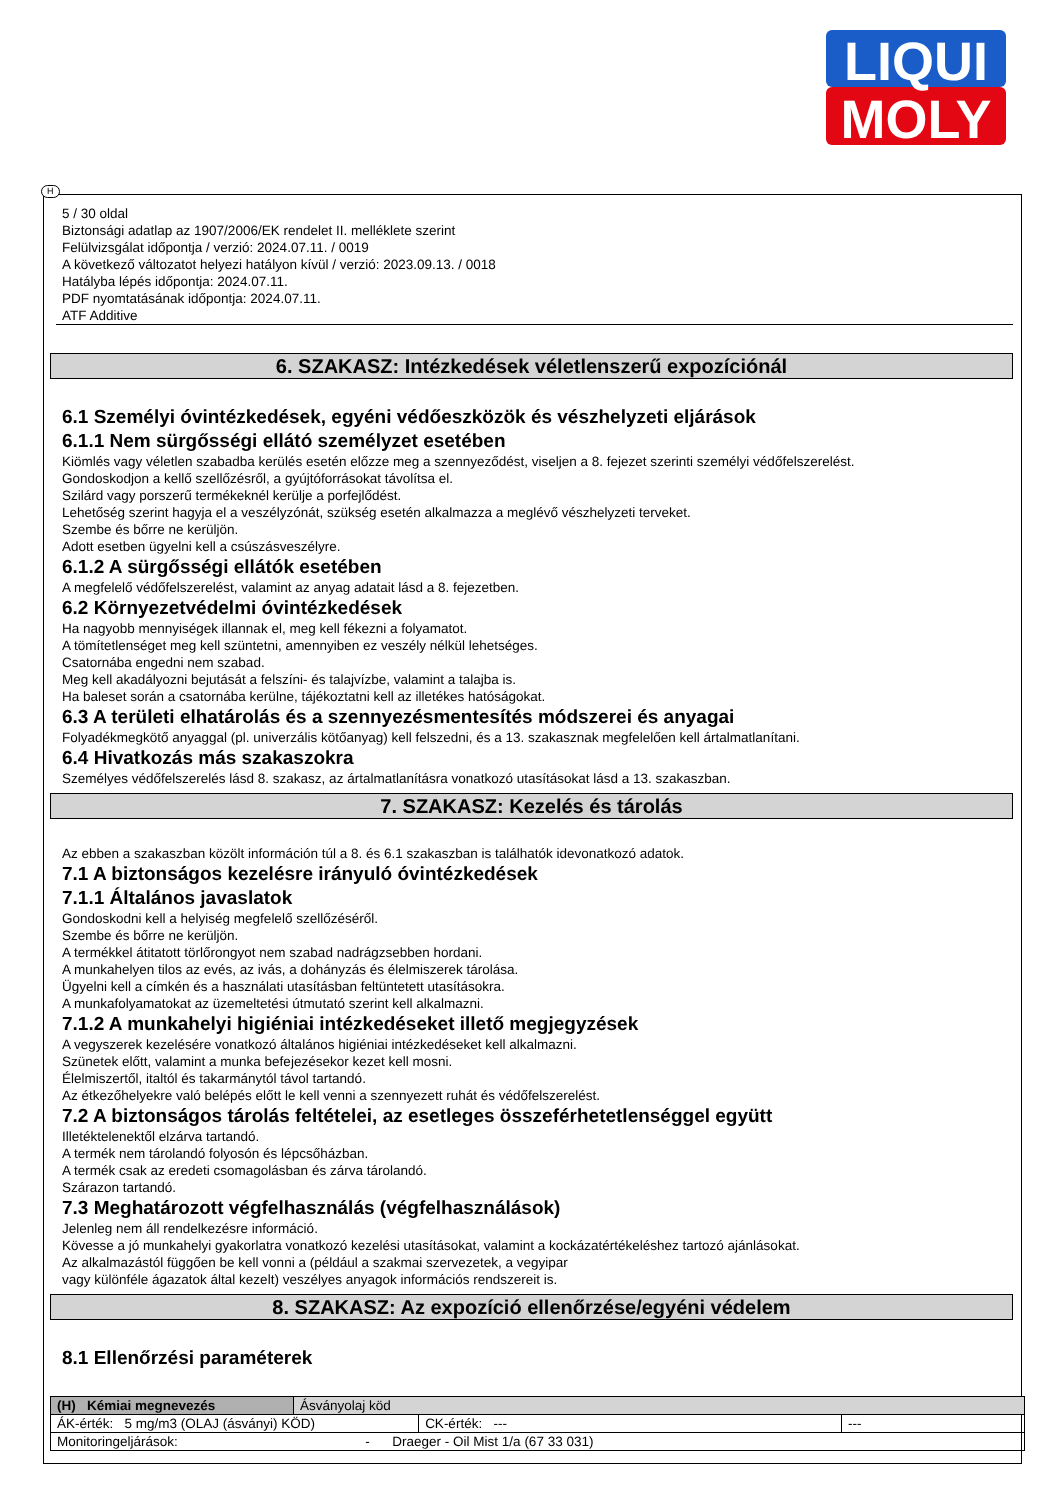LIQUI
MOLY
H
5 / 30 oldal
Biztonsági adatlap az 1907/2006/EK rendelet II. melléklete szerint
Felülvizsgálat időpontja / verzió: 2024.07.11. / 0019
A következő változatot helyezi hatályon kívül / verzió: 2023.09.13. / 0018
Hatályba lépés időpontja: 2024.07.11.
PDF nyomtatásának időpontja: 2024.07.11.
ATF Additive
6. SZAKASZ: Intézkedések véletlenszerű expozíciónál
6.1 Személyi óvintézkedések, egyéni védőeszközök és vészhelyzeti eljárások
6.1.1 Nem sürgősségi ellátó személyzet esetében
Kiömlés vagy véletlen szabadba kerülés esetén előzze meg a szennyeződést, viseljen a 8. fejezet szerinti személyi védőfelszerelést.
Gondoskodjon a kellő szellőzésről, a gyújtóforrásokat távolítsa el.
Szilárd vagy porszerű termékeknél kerülje a porfejlődést.
Lehetőség szerint hagyja el a veszélyzónát, szükség esetén alkalmazza a meglévő vészhelyzeti terveket.
Szembe és bőrre ne kerüljön.
Adott esetben ügyelni kell a csúszásveszélyre.
6.1.2 A sürgősségi ellátók esetében
A megfelelő védőfelszerelést, valamint az anyag adatait lásd a 8. fejezetben.
6.2 Környezetvédelmi óvintézkedések
Ha nagyobb mennyiségek illannak el, meg kell fékezni a folyamatot.
A tömítetlenséget meg kell szüntetni, amennyiben ez veszély nélkül lehetséges.
Csatornába engedni nem szabad.
Meg kell akadályozni bejutását a felszíni- és talajvízbe, valamint a talajba is.
Ha baleset során a csatornába kerülne, tájékoztatni kell az illetékes hatóságokat.
6.3 A területi elhatárolás és a szennyezésmentesítés módszerei és anyagai
Folyadékmegkötő anyaggal (pl. univerzális kötőanyag) kell felszedni, és a 13. szakasznak megfelelően kell ártalmatlanítani.
6.4 Hivatkozás más szakaszokra
Személyes védőfelszerelés lásd 8. szakasz, az ártalmatlanításra vonatkozó utasításokat lásd a 13. szakaszban.
7. SZAKASZ: Kezelés és tárolás
Az ebben a szakaszban közölt információn túl a 8. és 6.1 szakaszban is találhatók idevonatkozó adatok.
7.1 A biztonságos kezelésre irányuló óvintézkedések
7.1.1 Általános javaslatok
Gondoskodni kell a helyiség megfelelő szellőzéséről.
Szembe és bőrre ne kerüljön.
A termékkel átitatott törlőrongyot nem szabad nadrágzsebben hordani.
A munkahelyen tilos az evés, az ivás, a dohányzás és élelmiszerek tárolása.
Ügyelni kell a címkén és a használati utasításban feltüntetett utasításokra.
A munkafolyamatokat az üzemeltetési útmutató szerint kell alkalmazni.
7.1.2 A munkahelyi higiéniai intézkedéseket illető megjegyzések
A vegyszerek kezelésére vonatkozó általános higiéniai intézkedéseket kell alkalmazni.
Szünetek előtt, valamint a munka befejezésekor kezet kell mosni.
Élelmiszertől, italtól és takarmánytól távol tartandó.
Az étkezőhelyekre való belépés előtt le kell venni a szennyezett ruhát és védőfelszerelést.
7.2 A biztonságos tárolás feltételei, az esetleges összeférhetetlenséggel együtt
Illetéktelenektől elzárva tartandó.
A termék nem tárolandó folyosón és lépcsőházban.
A termék csak az eredeti csomagolásban és zárva tárolandó.
Szárazon tartandó.
7.3 Meghatározott végfelhasználás (végfelhasználások)
Jelenleg nem áll rendelkezésre információ.
Kövesse a jó munkahelyi gyakorlatra vonatkozó kezelési utasításokat, valamint a kockázatértékeléshez tartozó ajánlásokat.
Az alkalmazástól függően be kell vonni a (például a szakmai szervezetek, a vegyipar
vagy különféle ágazatok által kezelt) veszélyes anyagok információs rendszereit is.
8. SZAKASZ: Az expozíció ellenőrzése/egyéni védelem
8.1 Ellenőrzési paraméterek
| (H) Kémiai megnevezés | Ásványolaj köd | | |
| ÁK-érték: 5 mg/m3 (OLAJ (ásványi) KÖD) | | CK-érték: --- | --- |
| Monitoringeljárások: - Draeger - Oil Mist 1/a (67 33 031) | | | |